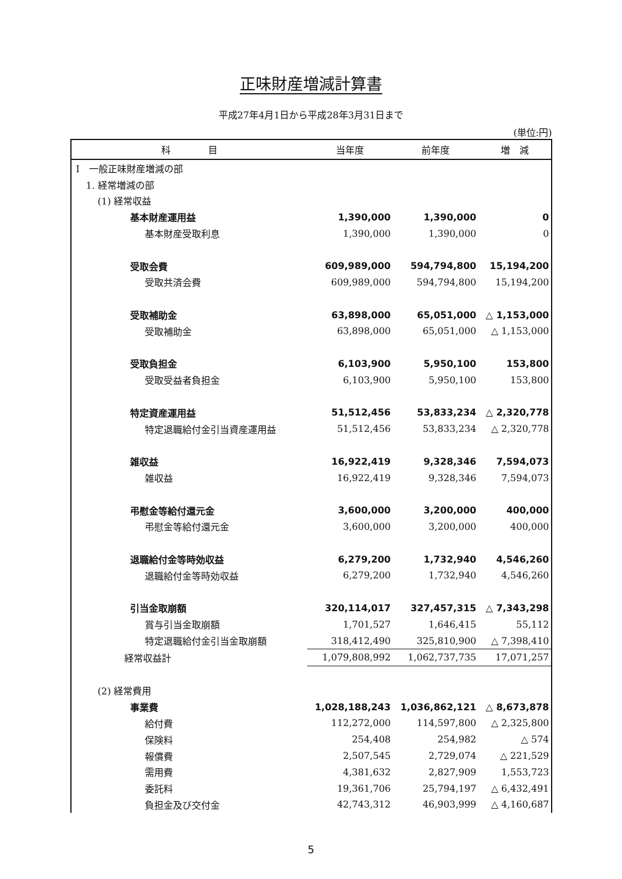正味財産増減計算書
平成27年4月1日から平成28年3月31日まで
(単位:円)
| 科 目 | 当年度 | 前年度 | 増 減 |
| --- | --- | --- | --- |
| I 一般正味財産増減の部 | | | |
| 1. 経常増減の部 | | | |
| (1) 経常収益 | | | |
| 基本財産運用益 | 1,390,000 | 1,390,000 | 0 |
| 基本財産受取利息 | 1,390,000 | 1,390,000 | 0 |
| 受取会費 | 609,989,000 | 594,794,800 | 15,194,200 |
| 受取共済会費 | 609,989,000 | 594,794,800 | 15,194,200 |
| 受取補助金 | 63,898,000 | 65,051,000 | △ 1,153,000 |
| 受取補助金 | 63,898,000 | 65,051,000 | △ 1,153,000 |
| 受取負担金 | 6,103,900 | 5,950,100 | 153,800 |
| 受取受益者負担金 | 6,103,900 | 5,950,100 | 153,800 |
| 特定資産運用益 | 51,512,456 | 53,833,234 | △ 2,320,778 |
| 特定退職給付金引当資産運用益 | 51,512,456 | 53,833,234 | △ 2,320,778 |
| 雑収益 | 16,922,419 | 9,328,346 | 7,594,073 |
| 雑収益 | 16,922,419 | 9,328,346 | 7,594,073 |
| 弔慰金等給付還元金 | 3,600,000 | 3,200,000 | 400,000 |
| 弔慰金等給付還元金 | 3,600,000 | 3,200,000 | 400,000 |
| 退職給付金等時効収益 | 6,279,200 | 1,732,940 | 4,546,260 |
| 退職給付金等時効収益 | 6,279,200 | 1,732,940 | 4,546,260 |
| 引当金取崩額 | 320,114,017 | 327,457,315 | △ 7,343,298 |
| 賞与引当金取崩額 | 1,701,527 | 1,646,415 | 55,112 |
| 特定退職給付金引当金取崩額 | 318,412,490 | 325,810,900 | △ 7,398,410 |
| 経常収益計 | 1,079,808,992 | 1,062,737,735 | 17,071,257 |
| (2) 経常費用 | | | |
| 事業費 | 1,028,188,243 | 1,036,862,121 | △ 8,673,878 |
| 給付費 | 112,272,000 | 114,597,800 | △ 2,325,800 |
| 保険料 | 254,408 | 254,982 | △ 574 |
| 報償費 | 2,507,545 | 2,729,074 | △ 221,529 |
| 需用費 | 4,381,632 | 2,827,909 | 1,553,723 |
| 委託料 | 19,361,706 | 25,794,197 | △ 6,432,491 |
| 負担金及び交付金 | 42,743,312 | 46,903,999 | △ 4,160,687 |
5